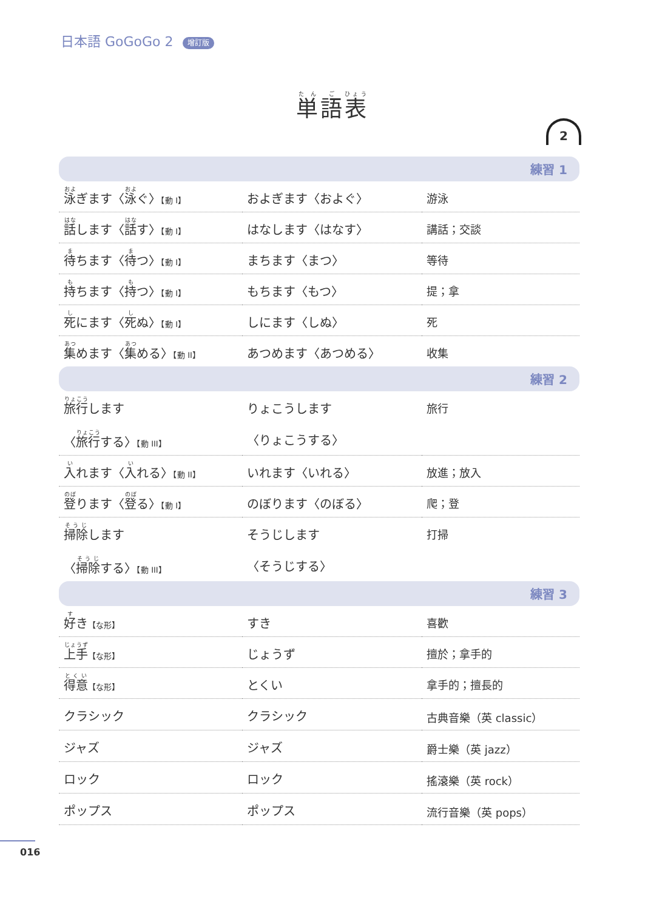日本語 GoGoGo 2 增訂版
単語表
2
| 練習 1 | | |
| 泳 ぎます〈 泳 ぐ〉 【動 I】 | およぎます〈およぐ〉 | 游泳 |
| 話 します〈 話 す〉 【動 I】 | はなします〈はなす〉 | 講話；交談 |
| 待 ちます〈 待 つ〉 【動 I】 | まちます〈まつ〉 | 等待 |
| 持 ちます〈 持 つ〉 【動 I】 | もちます〈もつ〉 | 提；拿 |
| 死 にます〈 死 ぬ〉 【動 I】 | しにます〈しぬ〉 | 死 |
| 集 めます〈 集 める〉 【動 II】 | あつめます〈あつめる〉 | 收集 |
| 練習 2 | | |
| 旅行 します | りょこうします | 旅行 |
| 〈 旅行 する〉 【動 III】 | 〈りょこうする〉 | |
| 入 れます〈 入 れる〉 【動 II】 | いれます〈いれる〉 | 放進；放入 |
| 登 ります〈 登 る〉 【動 I】 | のぼります〈のぼる〉 | 爬；登 |
| 掃除 します | そうじします | 打掃 |
| 〈 掃除 する〉 【動 III】 | 〈そうじする〉 | |
| 練習 3 | | |
| 好 き 【な形】 | すき | 喜歡 |
| 上手 【な形】 | じょうず | 擅於；拿手的 |
| 得意 【な形】 | とくい | 拿手的；擅長的 |
| クラシック | クラシック | 古典音樂（英 classic） |
| ジャズ | ジャズ | 爵士樂（英 jazz） |
| ロック | ロック | 搖滾樂（英 rock） |
| ポップス | ポップス | 流行音樂（英 pops） |
016